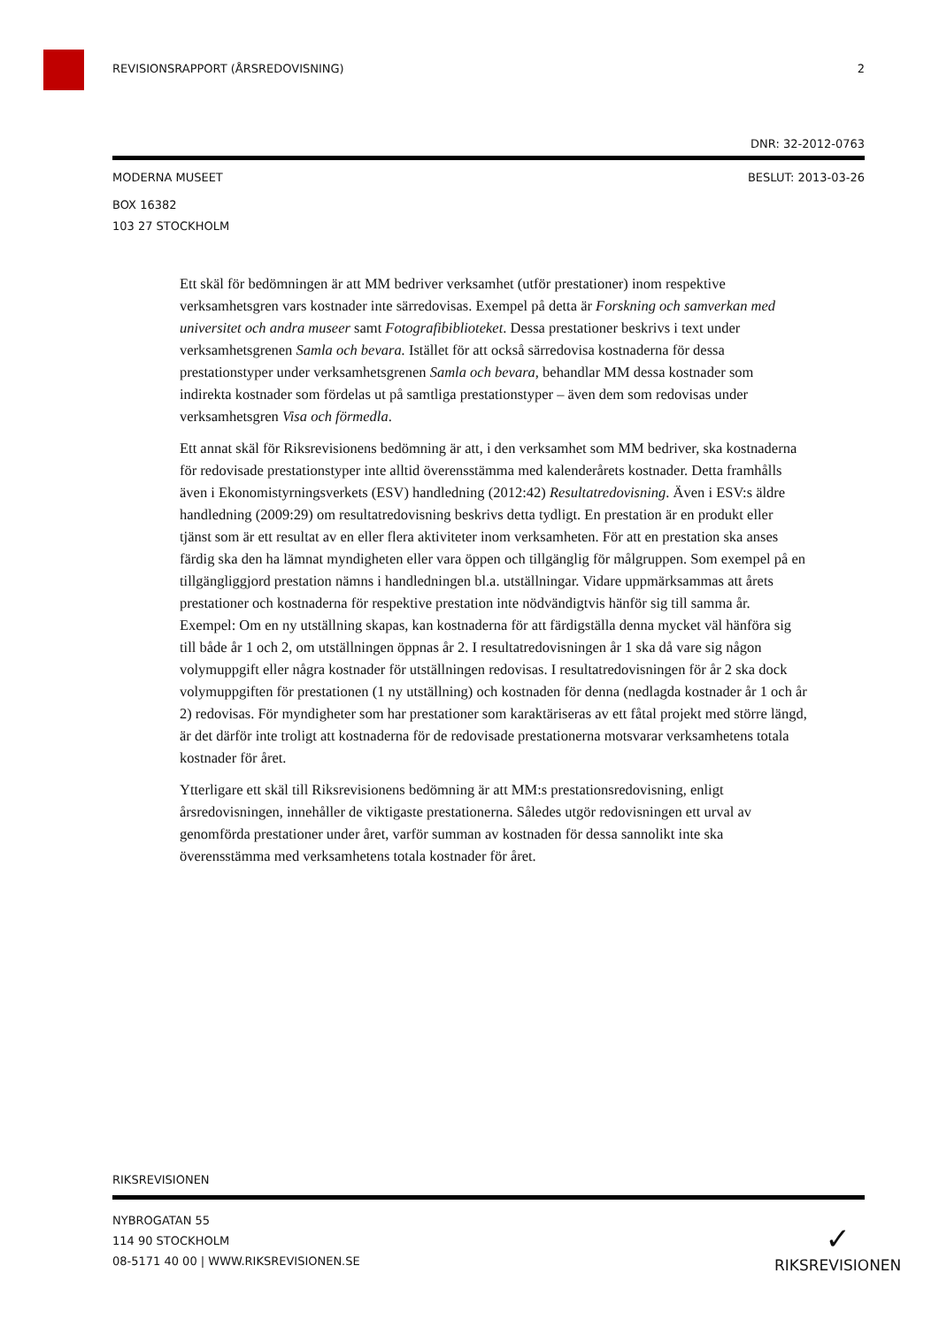REVISIONSRAPPORT (ÅRSREDOVISNING) 2
DNR: 32-2012-0763
MODERNA MUSEET BESLUT: 2013-03-26
BOX 16382
103 27 STOCKHOLM
Ett skäl för bedömningen är att MM bedriver verksamhet (utför prestationer) inom respektive verksamhetsgren vars kostnader inte särredovisas. Exempel på detta är Forskning och samverkan med universitet och andra museer samt Fotografibiblioteket. Dessa prestationer beskrivs i text under verksamhetsgrenen Samla och bevara. Istället för att också särredovisa kostnaderna för dessa prestationstyper under verksamhetsgrenen Samla och bevara, behandlar MM dessa kostnader som indirekta kostnader som fördelas ut på samtliga prestationstyper – även dem som redovisas under verksamhetsgren Visa och förmedla.
Ett annat skäl för Riksrevisionens bedömning är att, i den verksamhet som MM bedriver, ska kostnaderna för redovisade prestationstyper inte alltid överensstämma med kalenderårets kostnader. Detta framhålls även i Ekonomistyrningsverkets (ESV) handledning (2012:42) Resultatredovisning. Även i ESV:s äldre handledning (2009:29) om resultatredovisning beskrivs detta tydligt. En prestation är en produkt eller tjänst som är ett resultat av en eller flera aktiviteter inom verksamheten. För att en prestation ska anses färdig ska den ha lämnat myndigheten eller vara öppen och tillgänglig för målgruppen. Som exempel på en tillgängliggjord prestation nämns i handledningen bl.a. utställningar. Vidare uppmärksammas att årets prestationer och kostnaderna för respektive prestation inte nödvändigtvis hänför sig till samma år. Exempel: Om en ny utställning skapas, kan kostnaderna för att färdigställa denna mycket väl hänföra sig till både år 1 och 2, om utställningen öppnas år 2. I resultatredovisningen år 1 ska då vare sig någon volymuppgift eller några kostnader för utställningen redovisas. I resultatredovisningen för år 2 ska dock volymuppgiften för prestationen (1 ny utställning) och kostnaden för denna (nedlagda kostnader år 1 och år 2) redovisas. För myndigheter som har prestationer som karaktäriseras av ett fåtal projekt med större längd, är det därför inte troligt att kostnaderna för de redovisade prestationerna motsvarar verksamhetens totala kostnader för året.
Ytterligare ett skäl till Riksrevisionens bedömning är att MM:s prestationsredovisning, enligt årsredovisningen, innehåller de viktigaste prestationerna. Således utgör redovisningen ett urval av genomförda prestationer under året, varför summan av kostnaden för dessa sannolikt inte ska överensstämma med verksamhetens totala kostnader för året.
RIKSREVISIONEN
NYBROGATAN 55
114 90 STOCKHOLM
08-5171 40 00 | WWW.RIKSREVISIONEN.SE
✓
RIKSREVISIONEN